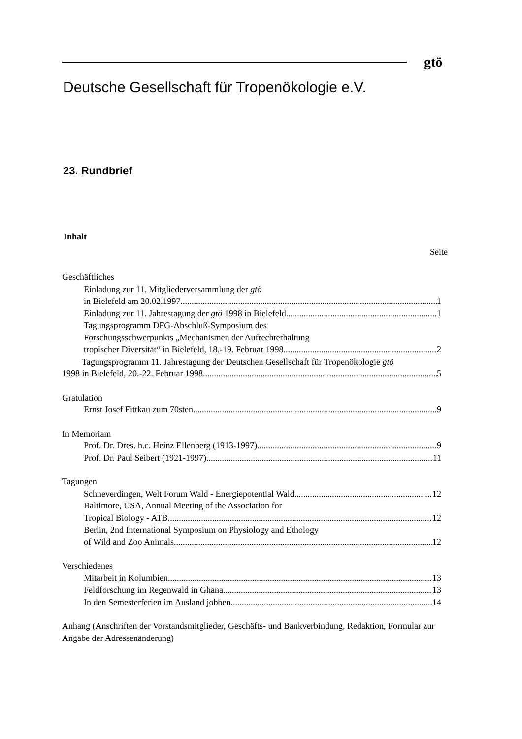gtö
Deutsche Gesellschaft für Tropenökologie e.V.
23. Rundbrief
Inhalt
Seite
Geschäftliches
Einladung zur 11. Mitgliederversammlung der gtö
in Bielefeld am 20.02.1997 1
Einladung zur 11. Jahrestagung der gtö 1998 in Bielefeld 1
Tagungsprogramm DFG-Abschluß-Symposium des
Forschungsschwerpunkts „Mechanismen der Aufrechterhaltung
tropischer Diversität“ in Bielefeld, 18.-19. Februar 1998 2
Tagungsprogramm 11. Jahrestagung der Deutschen Gesellschaft für Tropenökologie gtö
1998 in Bielefeld, 20.-22. Februar 1998 5
Gratulation
Ernst Josef Fittkau zum 70sten 9
In Memoriam
Prof. Dr. Dres. h.c. Heinz Ellenberg (1913-1997) 9
Prof. Dr. Paul Seibert (1921-1997) 11
Tagungen
Schneverdingen, Welt Forum Wald - Energiepotential Wald 12
Baltimore, USA, Annual Meeting of the Association for
Tropical Biology - ATB 12
Berlin, 2nd International Symposium on Physiology and Ethology
of Wild and Zoo Animals 12
Verschiedenes
Mitarbeit in Kolumbien 13
Feldforschung im Regenwald in Ghana 13
In den Semesterferien im Ausland jobben 14
Anhang (Anschriften der Vorstandsmitglieder, Geschäfts- und Bankverbindung, Redaktion, Formular zur Angabe der Adressenänderung)